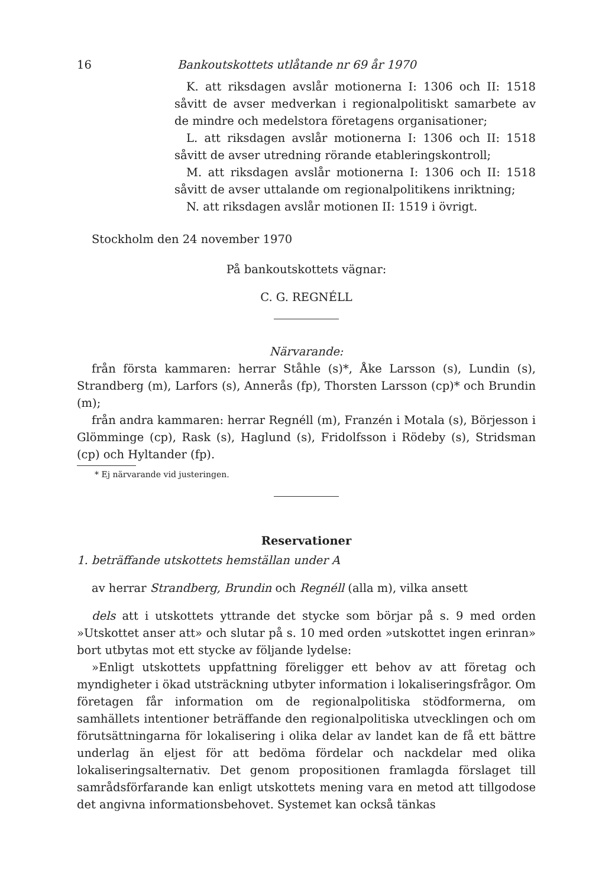16 Bankoutskottets utlåtande nr 69 år 1970
K. att riksdagen avslår motionerna I: 1306 och II: 1518 såvitt de avser medverkan i regionalpolitiskt samarbete av de mindre och medelstora företagens organisationer;
L. att riksdagen avslår motionerna I: 1306 och II: 1518 såvitt de avser utredning rörande etableringskontroll;
M. att riksdagen avslår motionerna I: 1306 och II: 1518 såvitt de avser uttalande om regionalpolitikens inriktning;
N. att riksdagen avslår motionen II: 1519 i övrigt.
Stockholm den 24 november 1970
På bankoutskottets vägnar:
C. G. REGNÉLL
Närvarande:
från första kammaren: herrar Ståhle (s)*, Åke Larsson (s), Lundin (s), Strandberg (m), Larfors (s), Annerås (fp), Thorsten Larsson (cp)* och Brundin (m);
från andra kammaren: herrar Regnéll (m), Franzén i Motala (s), Börjesson i Glömminge (cp), Rask (s), Haglund (s), Fridolfsson i Rödeby (s), Stridsman (cp) och Hyltander (fp).
* Ej närvarande vid justeringen.
Reservationer
1. beträffande utskottets hemställan under A
av herrar Strandberg, Brundin och Regnéll (alla m), vilka ansett
dels att i utskottets yttrande det stycke som börjar på s. 9 med orden »Utskottet anser att» och slutar på s. 10 med orden »utskottet ingen erinran» bort utbytas mot ett stycke av följande lydelse:
»Enligt utskottets uppfattning föreligger ett behov av att företag och myndigheter i ökad utsträckning utbyter information i lokaliseringsfrågor. Om företagen får information om de regionalpolitiska stödformerna, om samhällets intentioner beträffande den regionalpolitiska utvecklingen och om förutsättningarna för lokalisering i olika delar av landet kan de få ett bättre underlag än eljest för att bedöma fördelar och nackdelar med olika lokaliseringsalternativ. Det genom propositionen framlagda förslaget till samrådsförfarande kan enligt utskottets mening vara en metod att tillgodose det angivna informationsbehovet. Systemet kan också tänkas